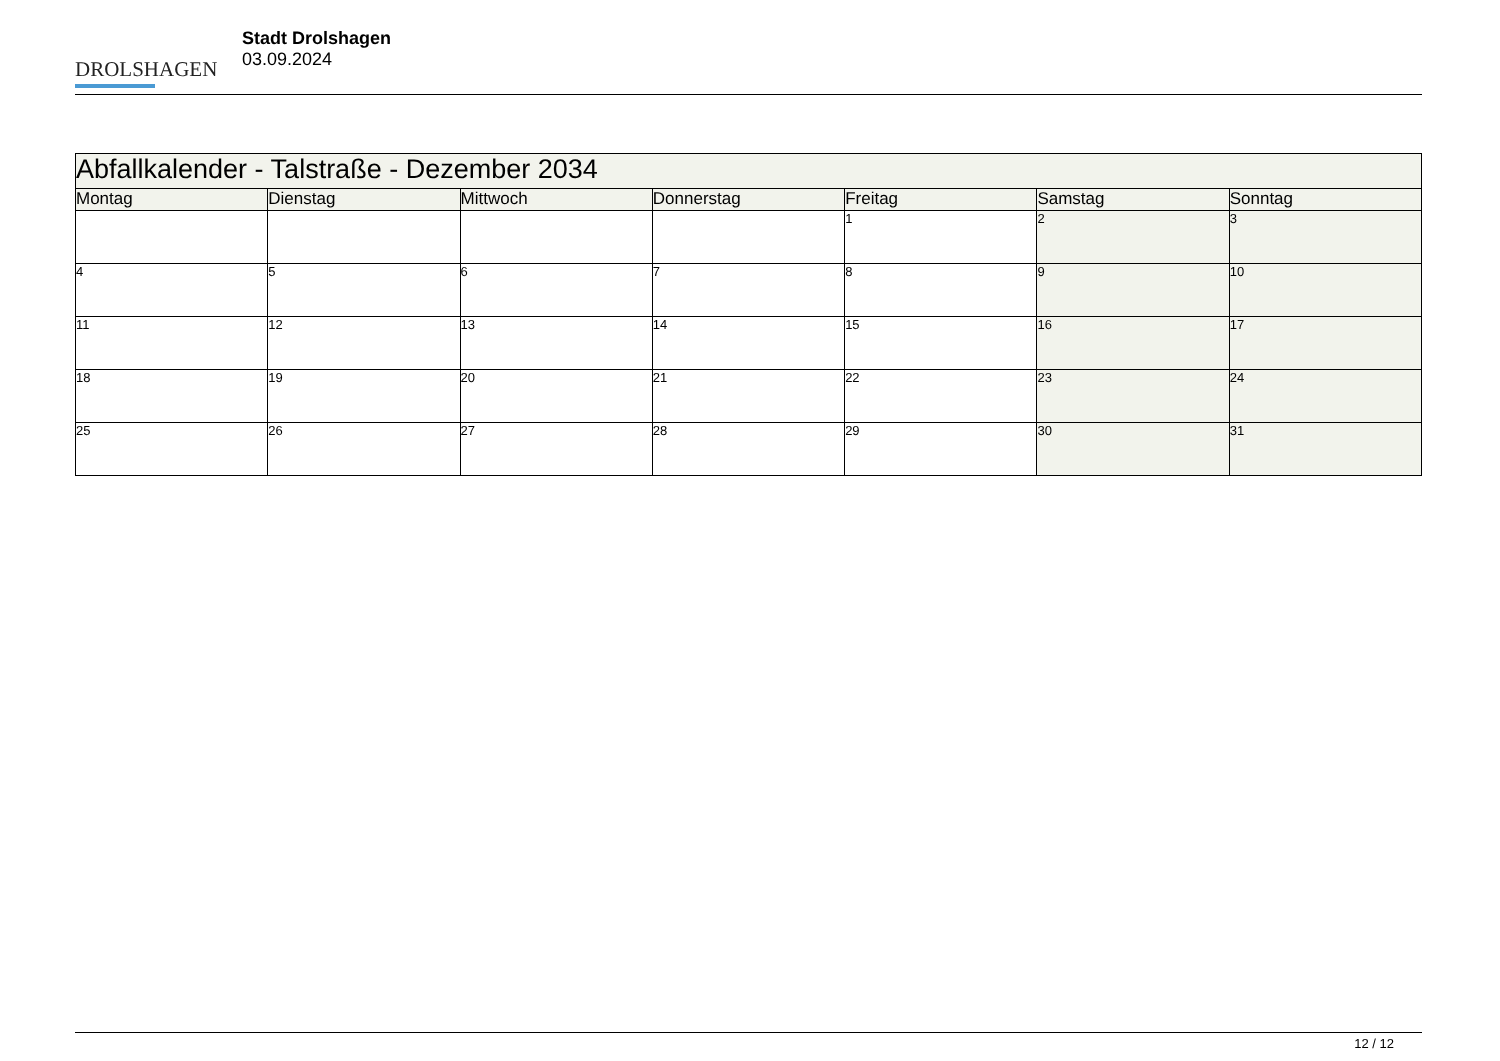DROLSHAGEN
Stadt Drolshagen
03.09.2024
| Abfallkalender - Talstraße - Dezember 2034 | | | | | | |
| --- | --- | --- | --- | --- | --- | --- |
| Montag | Dienstag | Mittwoch | Donnerstag | Freitag | Samstag | Sonntag |
| | | | | 1 | 2 | 3 |
| 4 | 5 | 6 | 7 | 8 | 9 | 10 |
| 11 | 12 | 13 | 14 | 15 | 16 | 17 |
| 18 | 19 | 20 | 21 | 22 | 23 | 24 |
| 25 | 26 | 27 | 28 | 29 | 30 | 31 |
12 / 12